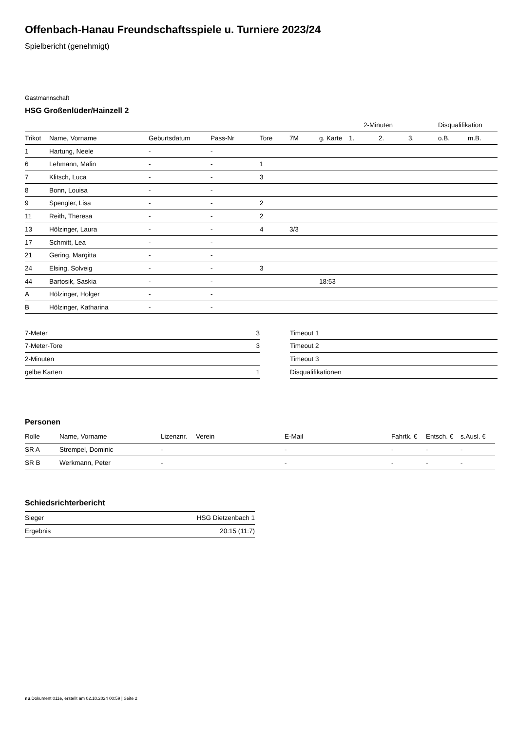Offenbach-Hanau Freundschaftsspiele u. Turniere 2023/24
Spielbericht (genehmigt)
Gastmannschaft
HSG Großenlüder/Hainzell 2
| | | | | | | | 2-Minuten | | | Disqualifikation | |
| Trikot | Name, Vorname | Geburtsdatum | Pass-Nr | Tore | 7M | g. Karte | 1. | 2. | 3. | o.B. | m.B. |
| 1 | Hartung, Neele | - | - | | | | | | | | |
| 6 | Lehmann, Malin | - | - | 1 | | | | | | | |
| 7 | Klitsch, Luca | - | - | 3 | | | | | | | |
| 8 | Bonn, Louisa | - | - | | | | | | | | |
| 9 | Spengler, Lisa | - | - | 2 | | | | | | | |
| 11 | Reith, Theresa | - | - | 2 | | | | | | | |
| 13 | Hölzinger, Laura | - | - | 4 | 3/3 | | | | | | |
| 17 | Schmitt, Lea | - | - | | | | | | | | |
| 21 | Gering, Margitta | - | - | | | | | | | | |
| 24 | Elsing, Solveig | - | - | 3 | | | | | | | |
| 44 | Bartosik, Saskia | - | - | | | 18:53 | | | | | |
| A | Hölzinger, Holger | - | - | | | | | | | | |
| B | Hölzinger, Katharina | - | - | | | | | | | | |
| 7-Meter | 3 |
| 7-Meter-Tore | 3 |
| 2-Minuten | |
| gelbe Karten | 1 |
| Timeout 1 |
| Timeout 2 |
| Timeout 3 |
| Disqualifikationen |
Personen
| Rolle | Name, Vorname | Lizenznr. | Verein | E-Mail | Fahrtk. € | Entsch. € | s.Ausl. € |
| --- | --- | --- | --- | --- | --- | --- | --- |
| SR A | Strempel, Dominic | - | | - | - | - | - |
| SR B | Werkmann, Peter | - | | - | - | - | - |
Schiedsrichterbericht
| Sieger | HSG Dietzenbach 1 |
| Ergebnis | 20:15 (11:7) |
nu.Dokument 011e, erstellt am 02.10.2024 00:59 | Seite 2